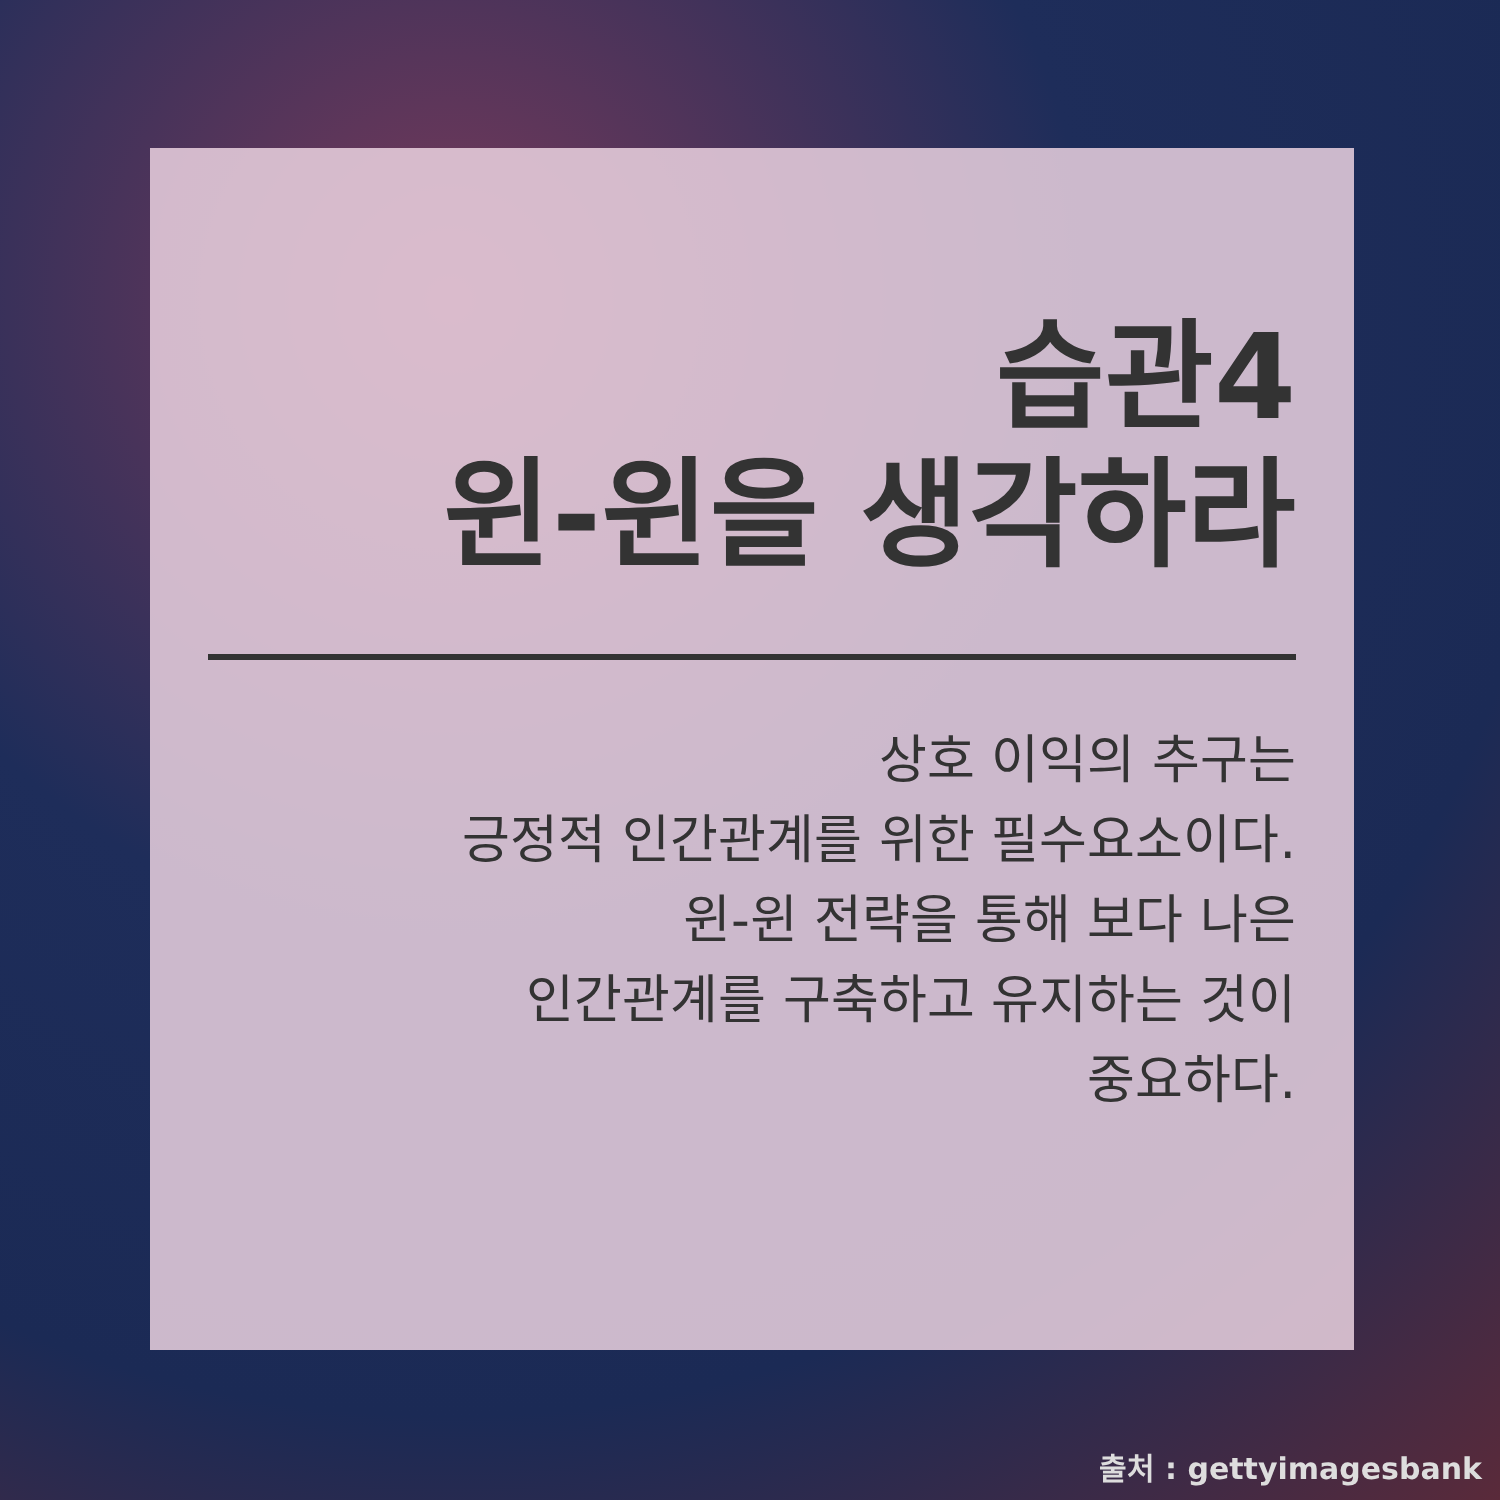습관4
윈-윈을 생각하라
상호 이익의 추구는
긍정적 인간관계를 위한 필수요소이다.
윈-윈 전략을 통해 보다 나은
인간관계를 구축하고 유지하는 것이
중요하다.
출처 : gettyimagesbank